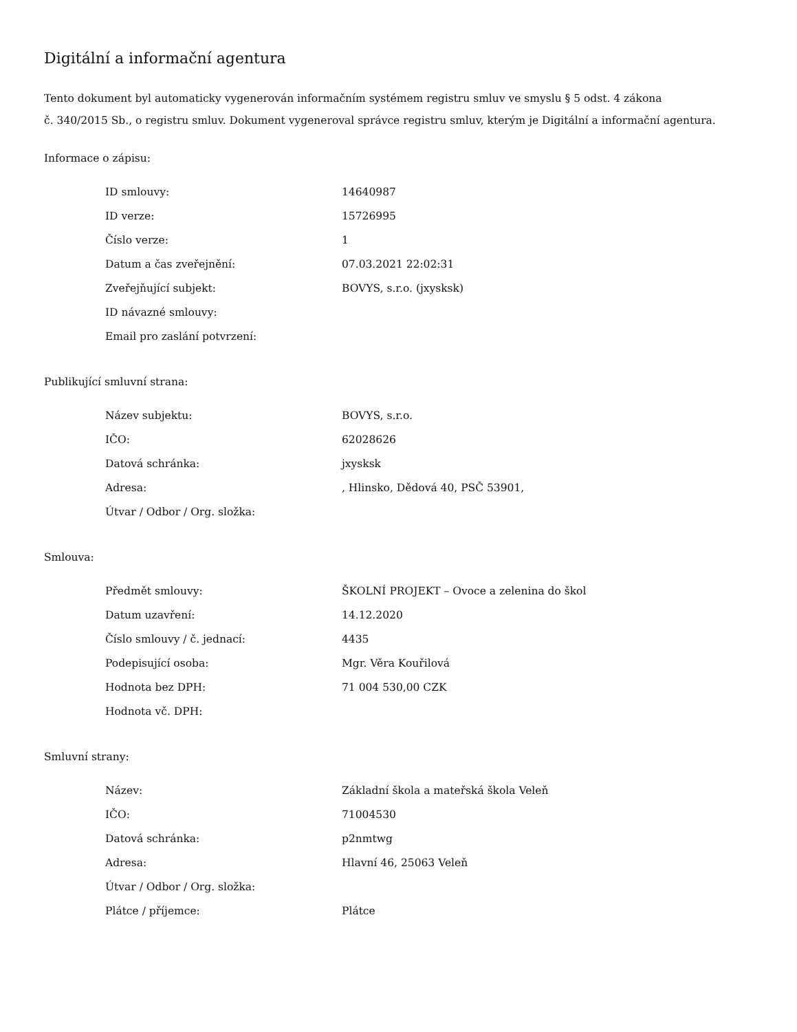Digitální a informační agentura
Tento dokument byl automaticky vygenerován informačním systémem registru smluv ve smyslu § 5 odst. 4 zákona
č. 340/2015 Sb., o registru smluv. Dokument vygeneroval správce registru smluv, kterým je Digitální a informační agentura.
Informace o zápisu:
| ID smlouvy: | 14640987 |
| ID verze: | 15726995 |
| Číslo verze: | 1 |
| Datum a čas zveřejnění: | 07.03.2021 22:02:31 |
| Zveřejňující subjekt: | BOVYS, s.r.o. (jxysksk) |
| ID návazné smlouvy: | |
| Email pro zaslání potvrzení: | |
Publikující smluvní strana:
| Název subjektu: | BOVYS, s.r.o. |
| IČO: | 62028626 |
| Datová schránka: | jxysksk |
| Adresa: | , Hlinsko, Dědová 40, PSČ 53901, |
| Útvar / Odbor / Org. složka: | |
Smlouva:
| Předmět smlouvy: | ŠKOLNÍ PROJEKT – Ovoce a zelenina do škol |
| Datum uzavření: | 14.12.2020 |
| Číslo smlouvy / č. jednací: | 4435 |
| Podepisující osoba: | Mgr. Věra Kouřilová |
| Hodnota bez DPH: | 71 004 530,00 CZK |
| Hodnota vč. DPH: | |
Smluvní strany:
| Název: | Základní škola a mateřská škola Veleň |
| IČO: | 71004530 |
| Datová schránka: | p2nmtwg |
| Adresa: | Hlavní 46, 25063 Veleň |
| Útvar / Odbor / Org. složka: | |
| Plátce / příjemce: | Plátce |